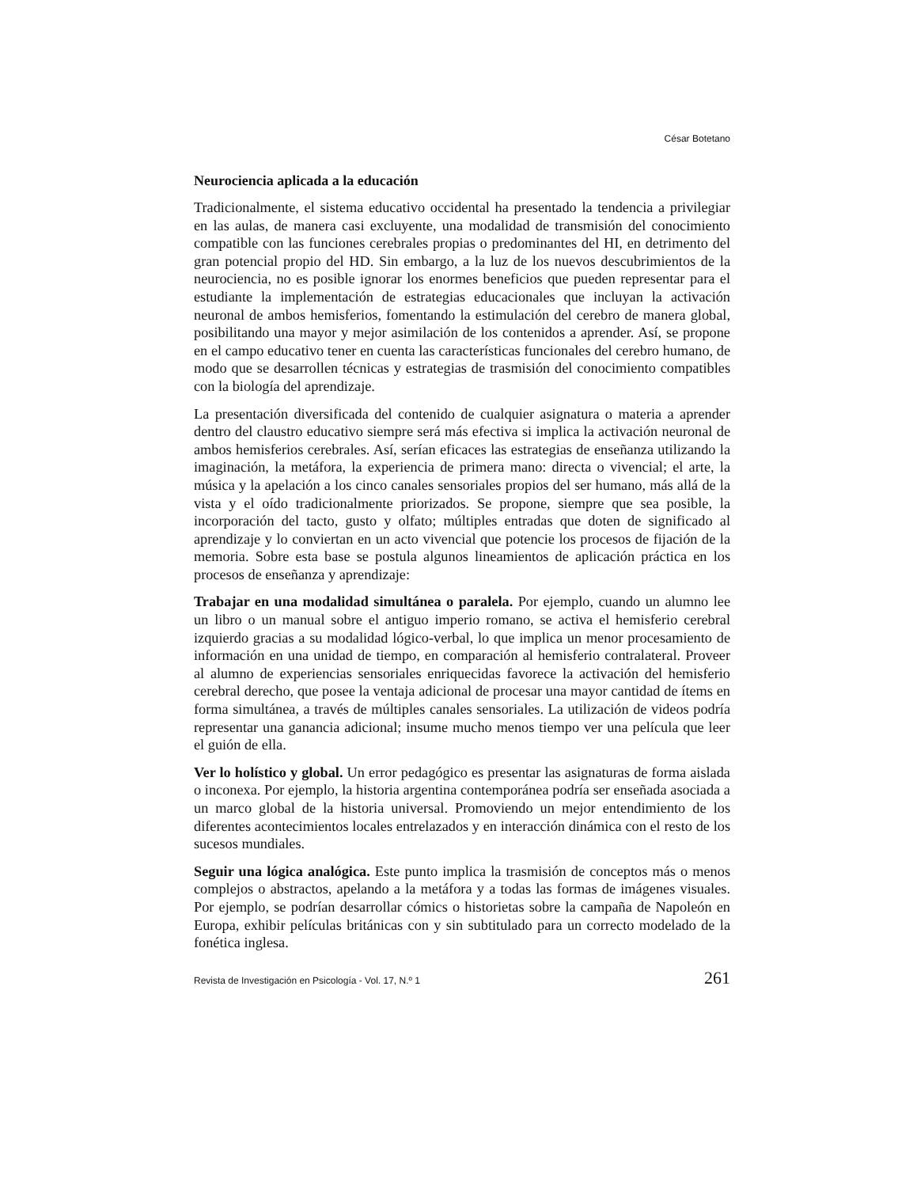César Botetano
Neurociencia aplicada a la educación
Tradicionalmente, el sistema educativo occidental ha presentado la tendencia a privilegiar en las aulas, de manera casi excluyente, una modalidad de transmisión del conocimiento compatible con las funciones cerebrales propias o predominantes del HI, en detrimento del gran potencial propio del HD. Sin embargo, a la luz de los nuevos descubrimientos de la neurociencia, no es posible ignorar los enormes beneficios que pueden representar para el estudiante la implementación de estrategias educacionales que incluyan la activación neuronal de ambos hemisferios, fomentando la estimulación del cerebro de manera global, posibilitando una mayor y mejor asimilación de los contenidos a aprender. Así, se propone en el campo educativo tener en cuenta las características funcionales del cerebro humano, de modo que se desarrollen técnicas y estrategias de trasmisión del conocimiento compatibles con la biología del aprendizaje.
La presentación diversificada del contenido de cualquier asignatura o materia a aprender dentro del claustro educativo siempre será más efectiva si implica la activación neuronal de ambos hemisferios cerebrales. Así, serían eficaces las estrategias de enseñanza utilizando la imaginación, la metáfora, la experiencia de primera mano: directa o vivencial; el arte, la música y la apelación a los cinco canales sensoriales propios del ser humano, más allá de la vista y el oído tradicionalmente priorizados. Se propone, siempre que sea posible, la incorporación del tacto, gusto y olfato; múltiples entradas que doten de significado al aprendizaje y lo conviertan en un acto vivencial que potencie los procesos de fijación de la memoria. Sobre esta base se postula algunos lineamientos de aplicación práctica en los procesos de enseñanza y aprendizaje:
Trabajar en una modalidad simultánea o paralela. Por ejemplo, cuando un alumno lee un libro o un manual sobre el antiguo imperio romano, se activa el hemisferio cerebral izquierdo gracias a su modalidad lógico-verbal, lo que implica un menor procesamiento de información en una unidad de tiempo, en comparación al hemisferio contralateral. Proveer al alumno de experiencias sensoriales enriquecidas favorece la activación del hemisferio cerebral derecho, que posee la ventaja adicional de procesar una mayor cantidad de ítems en forma simultánea, a través de múltiples canales sensoriales. La utilización de videos podría representar una ganancia adicional; insume mucho menos tiempo ver una película que leer el guión de ella.
Ver lo holístico y global. Un error pedagógico es presentar las asignaturas de forma aislada o inconexa. Por ejemplo, la historia argentina contemporánea podría ser enseñada asociada a un marco global de la historia universal. Promoviendo un mejor entendimiento de los diferentes acontecimientos locales entrelazados y en interacción dinámica con el resto de los sucesos mundiales.
Seguir una lógica analógica. Este punto implica la trasmisión de conceptos más o menos complejos o abstractos, apelando a la metáfora y a todas las formas de imágenes visuales. Por ejemplo, se podrían desarrollar cómics o historietas sobre la campaña de Napoleón en Europa, exhibir películas británicas con y sin subtitulado para un correcto modelado de la fonética inglesa.
Revista de Investigación en Psicología - Vol. 17, N.º 1 261